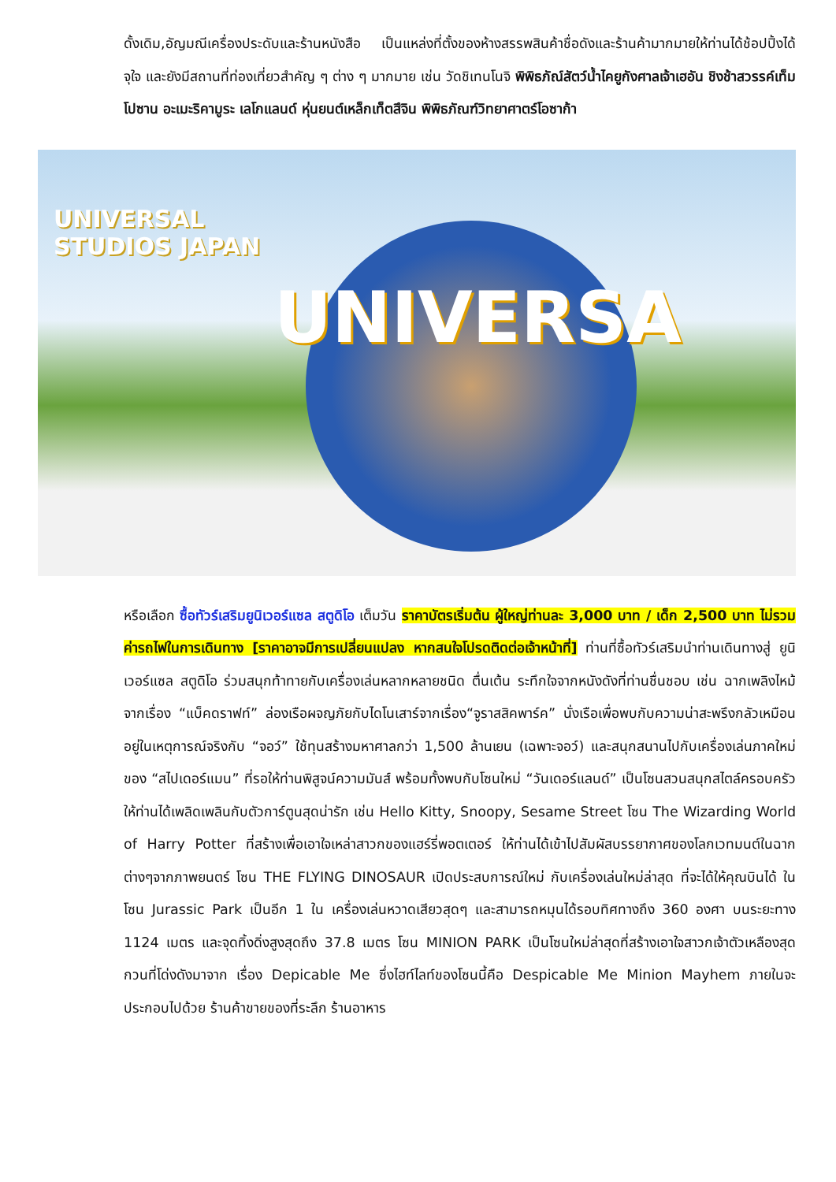ดั้งเดิม,อัญมณีเครื่องประดับและร้านหนังสือ เป็นแหล่งที่ตั้งของห้างสรรพสินค้าชื่อดังและร้านค้ามากมายให้ท่านได้ช้อปปิ้งได้จุใจ และยังมีสถานที่ท่องเที่ยวสำคัญ ๆ ต่าง ๆ มากมาย เช่น วัดชิเทนโนจิ พิพิธภัณ์สัตว์น้ำไคยูกังศาลเจ้าเฮอัน ชิงช้าสวรรค์เท็มโปซาน อะเมะริคามูระ เลโกแลนด์ หุ่นยนต์เหล็กเท็ตสึจิน พิพิธภัณฑ์วิทยาศาตร์โอซาก้า
UNIVERSAL
STUDIOS JAPAN
UNIVERSA
หรือเลือก ซื้อทัวร์เสริมยูนิเวอร์แซล สตูดิโอ เต็มวัน ราคาบัตรเริ่มต้น ผู้ใหญ่ท่านละ 3,000 บาท / เด็ก 2,500 บาท ไม่รวมค่ารถไฟในการเดินทาง [ราคาอาจมีการเปลี่ยนแปลง หากสนใจโปรดติดต่อเจ้าหน้าที่] ท่านที่ซื้อทัวร์เสริมนำท่านเดินทางสู่ ยูนิเวอร์แซล สตูดิโอ ร่วมสนุกท้าทายกับเครื่องเล่นหลากหลายชนิด ตื่นเต้น ระทึกใจจากหนังดังที่ท่านชื่นชอบ เช่น ฉากเพลิงไหม้จากเรื่อง “แบ็คดราฟท์” ล่องเรือผจญภัยกับไดโนเสาร์จากเรื่อง“จูราสสิคพาร์ค” นั่งเรือเพื่อพบกับความน่าสะพรึงกลัวเหมือนอยู่ในเหตุการณ์จริงกับ “จอว์” ใช้ทุนสร้างมหาศาลกว่า 1,500 ล้านเยน (เฉพาะจอว์) และสนุกสนานไปกับเครื่องเล่นภาคใหม่ของ “สไปเดอร์แมน” ที่รอให้ท่านพิสูจน์ความมันส์ พร้อมทั้งพบกับโซนใหม่ “วันเดอร์แลนด์” เป็นโซนสวนสนุกสไตล์ครอบครัวให้ท่านได้เพลิดเพลินกับตัวการ์ตูนสุดน่ารัก เช่น Hello Kitty, Snoopy, Sesame Street โซน The Wizarding World of Harry Potter ที่สร้างเพื่อเอาใจเหล่าสาวกของแฮร์รี่พอตเตอร์ ให้ท่านได้เข้าไปสัมผัสบรรยากาศของโลกเวทมนต์ในฉากต่างๆจากภาพยนตร์ โซน THE FLYING DINOSAUR เปิดประสบการณ์ใหม่ กับเครื่องเล่นใหม่ล่าสุด ที่จะได้ให้คุณบินได้ ในโซน Jurassic Park เป็นอีก 1 ใน เครื่องเล่นหวาดเสียวสุดๆ และสามารถหมุนได้รอบทิศทางถึง 360 องศา บนระยะทาง 1124 เมตร และจุดทิ้งดิ่งสูงสุดถึง 37.8 เมตร โซน MINION PARK เป็นโซนใหม่ล่าสุดที่สร้างเอาใจสาวกเจ้าตัวเหลืองสุดกวนที่โด่งดังมาจาก เรื่อง Depicable Me ซึ่งไฮท์ไลท์ของโซนนี้คือ Despicable Me Minion Mayhem ภายในจะประกอบไปด้วย ร้านค้าขายของที่ระลึก ร้านอาหาร